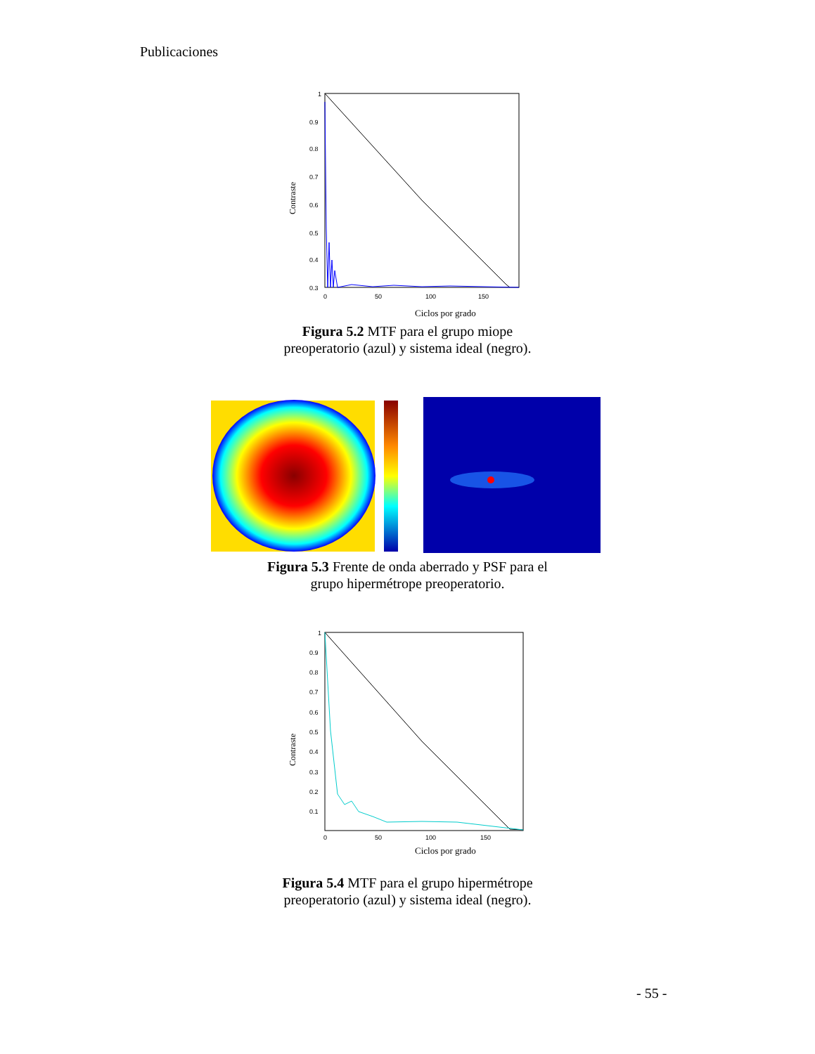Publicaciones
Contraste
1
0.9
0.8
0.7
0.6
0.5
0.4
0.3
0
50
100
150
Ciclos por grado
Figura 5.2 MTF para el grupo miope
preoperatorio (azul) y sistema ideal (negro).
Figura 5.3 Frente de onda aberrado y PSF para el
grupo hipermétrope preoperatorio.
Contraste
1
0.9
0.8
0.7
0.6
0.5
0.4
0.3
0.2
0.1
0
50
100
150
Ciclos por grado
Figura 5.4 MTF para el grupo hipermétrope
preoperatorio (azul) y sistema ideal (negro).
- 55 -